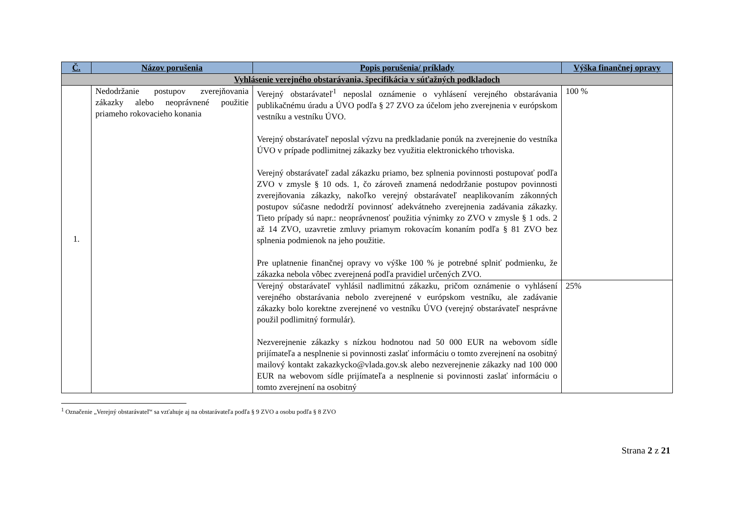| Č. | Názov porušenia | Popis porušenia/ príklady | Výška finančnej opravy |
| --- | --- | --- | --- |
| Vyhlásenie verejného obstarávania, špecifikácia v súťažných podkladoch | | | |
| 1. | Nedodržanie postupov zverejňovania zákazky alebo neoprávnené použitie priameho rokovacieho konania | Verejný obstarávateľ<sup>1</sup> neposlal oznámenie o vyhlásení verejného obstarávania publikačnému úradu a ÚVO podľa § 27 ZVO za účelom jeho zverejnenia v európskom vestníku a vestníku ÚVO. Verejný obstarávateľ neposlal výzvu na predkladanie ponúk na zverejnenie do vestníka ÚVO v prípade podlimitnej zákazky bez využitia elektronického trhoviska. Verejný obstarávateľ zadal zákazku priamo, bez splnenia povinnosti postupovať podľa ZVO v zmysle § 10 ods. 1, čo zároveň znamená nedodržanie postupov povinnosti zverejňovania zákazky, nakoľko verejný obstarávateľ neaplikovaním zákonných postupov súčasne nedodrží povinnosť adekvátneho zverejnenia zadávania zákazky. Tieto prípady sú napr.: neoprávnenosť použitia výnimky zo ZVO v zmysle § 1 ods. 2 až 14 ZVO, uzavretie zmluvy priamym rokovacím konaním podľa § 81 ZVO bez splnenia podmienok na jeho použitie. Pre uplatnenie finančnej opravy vo výške 100 % je potrebné splniť podmienku, že zákazka nebola vôbec zverejnená podľa pravidiel určených ZVO. | 100 % |
| | | Verejný obstarávateľ vyhlásil nadlimitnú zákazku, pričom oznámenie o vyhlásení verejného obstarávania nebolo zverejnené v európskom vestníku, ale zadávanie zákazky bolo korektne zverejnené vo vestníku ÚVO (verejný obstarávateľ nesprávne použil podlimitný formulár). Nezverejnenie zákazky s nízkou hodnotou nad 50 000 EUR na webovom sídle prijímateľa a nesplnenie si povinnosti zaslať informáciu o tomto zverejnení na osobitný mailový kontakt zakazkycko@vlada.gov.sk alebo nezverejnenie zákazky nad 100 000 EUR na webovom sídle prijímateľa a nesplnenie si povinnosti zaslať informáciu o tomto zverejnení na osobitný | 25% |
<sup>1</sup> Označenie „Verejný obstarávateľ“ sa vzťahuje aj na obstarávateľa podľa § 9 ZVO a osobu podľa § 8 ZVO
Strana 2 z 21